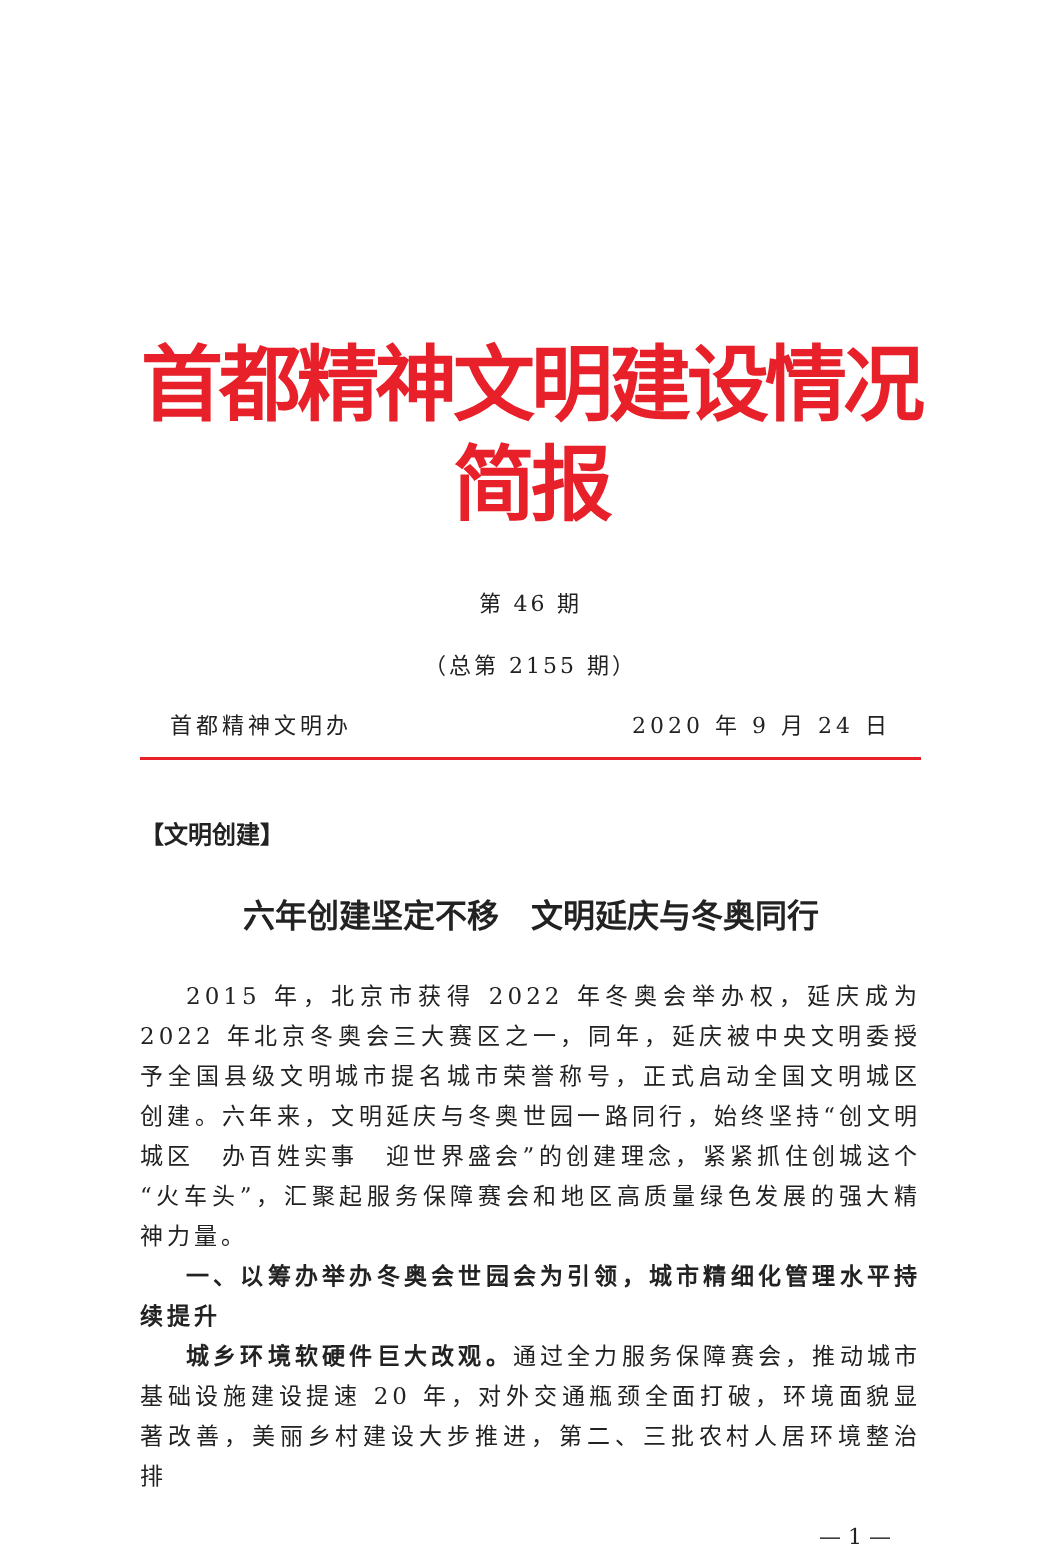首都精神文明建设情况简报
第 46 期
（总第 2155 期）
首都精神文明办 2020 年 9 月 24 日
【文明创建】
六年创建坚定不移　文明延庆与冬奥同行
2015 年，北京市获得 2022 年冬奥会举办权，延庆成为 2022 年北京冬奥会三大赛区之一，同年，延庆被中央文明委授予全国县级文明城市提名城市荣誉称号，正式启动全国文明城区创建。六年来，文明延庆与冬奥世园一路同行，始终坚持“创文明城区　办百姓实事　迎世界盛会”的创建理念，紧紧抓住创城这个“火车头”，汇聚起服务保障赛会和地区高质量绿色发展的强大精神力量。
一、以筹办举办冬奥会世园会为引领，城市精细化管理水平持续提升
城乡环境软硬件巨大改观。通过全力服务保障赛会，推动城市基础设施建设提速 20 年，对外交通瓶颈全面打破，环境面貌显著改善，美丽乡村建设大步推进，第二、三批农村人居环境整治排
— 1 —